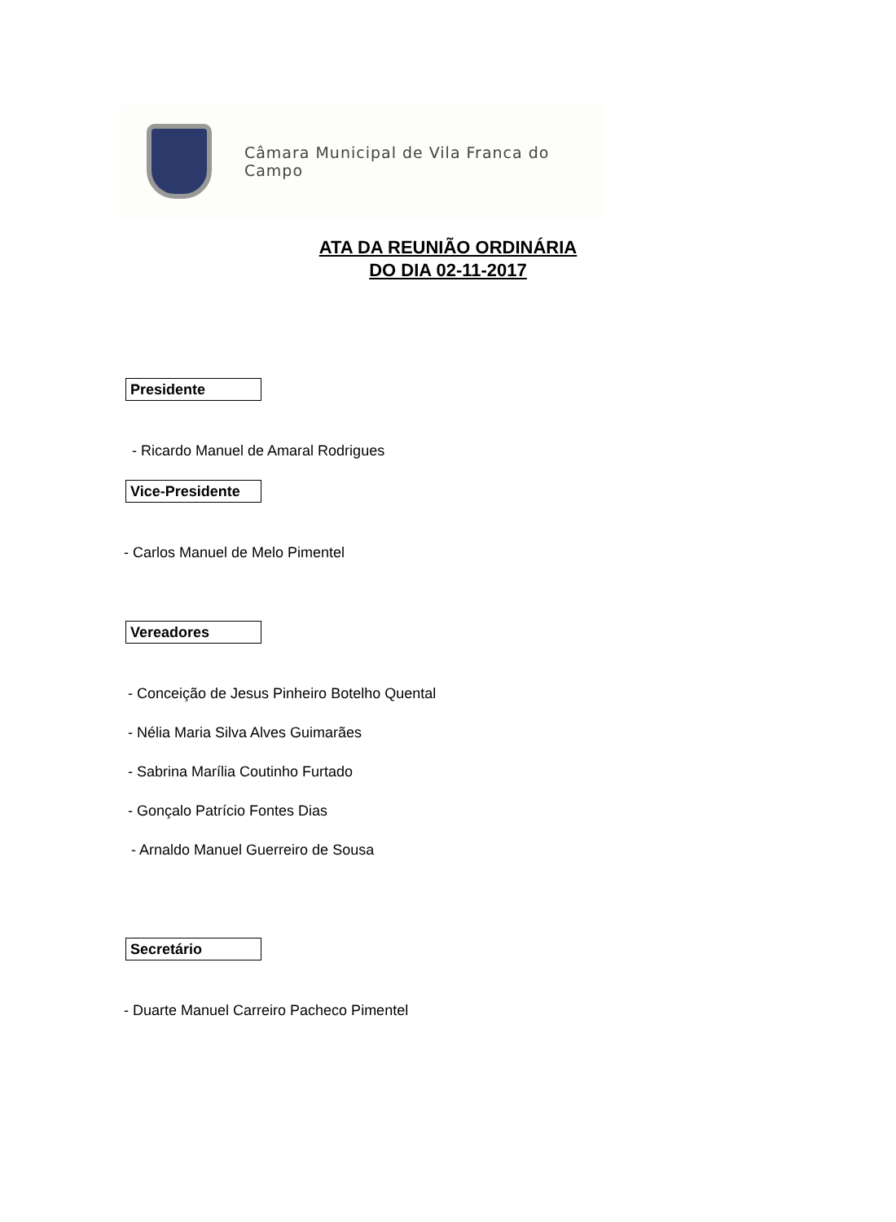Câmara Municipal de Vila Franca do Campo
ATA DA REUNIÃO ORDINÁRIA
DO DIA 02-11-2017
Presidente
- Ricardo Manuel de Amaral Rodrigues
Vice-Presidente
- Carlos Manuel de Melo Pimentel
Vereadores
- Conceição de Jesus Pinheiro Botelho Quental
- Nélia Maria Silva Alves Guimarães
- Sabrina Marília Coutinho Furtado
- Gonçalo Patrício Fontes Dias
- Arnaldo Manuel Guerreiro de Sousa
Secretário
- Duarte Manuel Carreiro Pacheco Pimentel